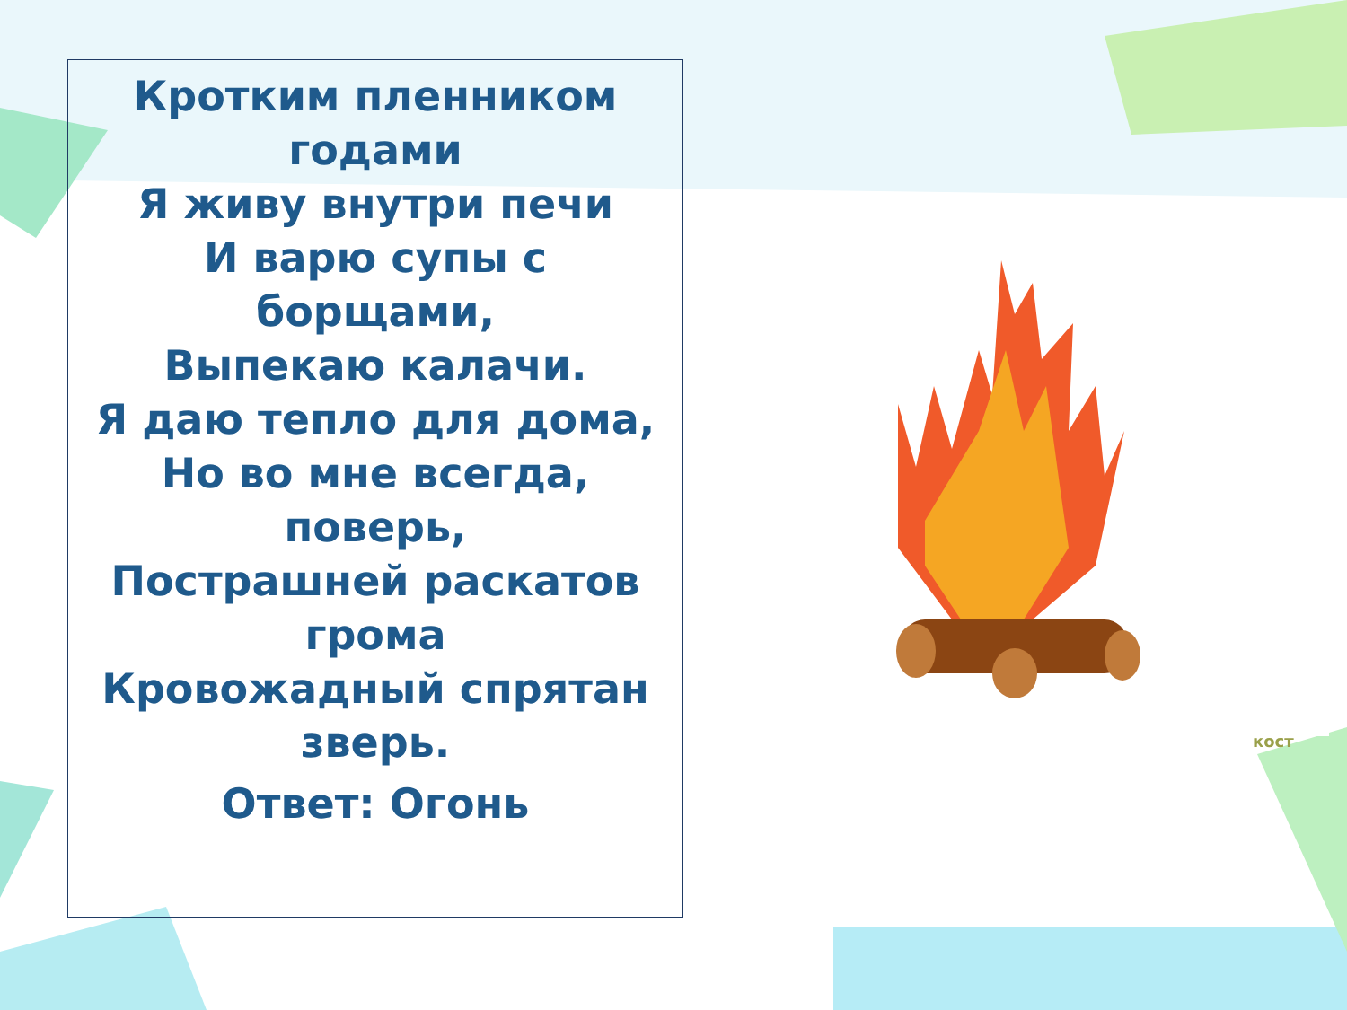Кротким пленником годами
Я живу внутри печи
И варю супы с борщами,
Выпекаю калачи.
Я даю тепло для дома,
Но во мне всегда, поверь,
Пострашней раскатов грома
Кровожадный спрятан зверь.
Ответ: Огонь
кост